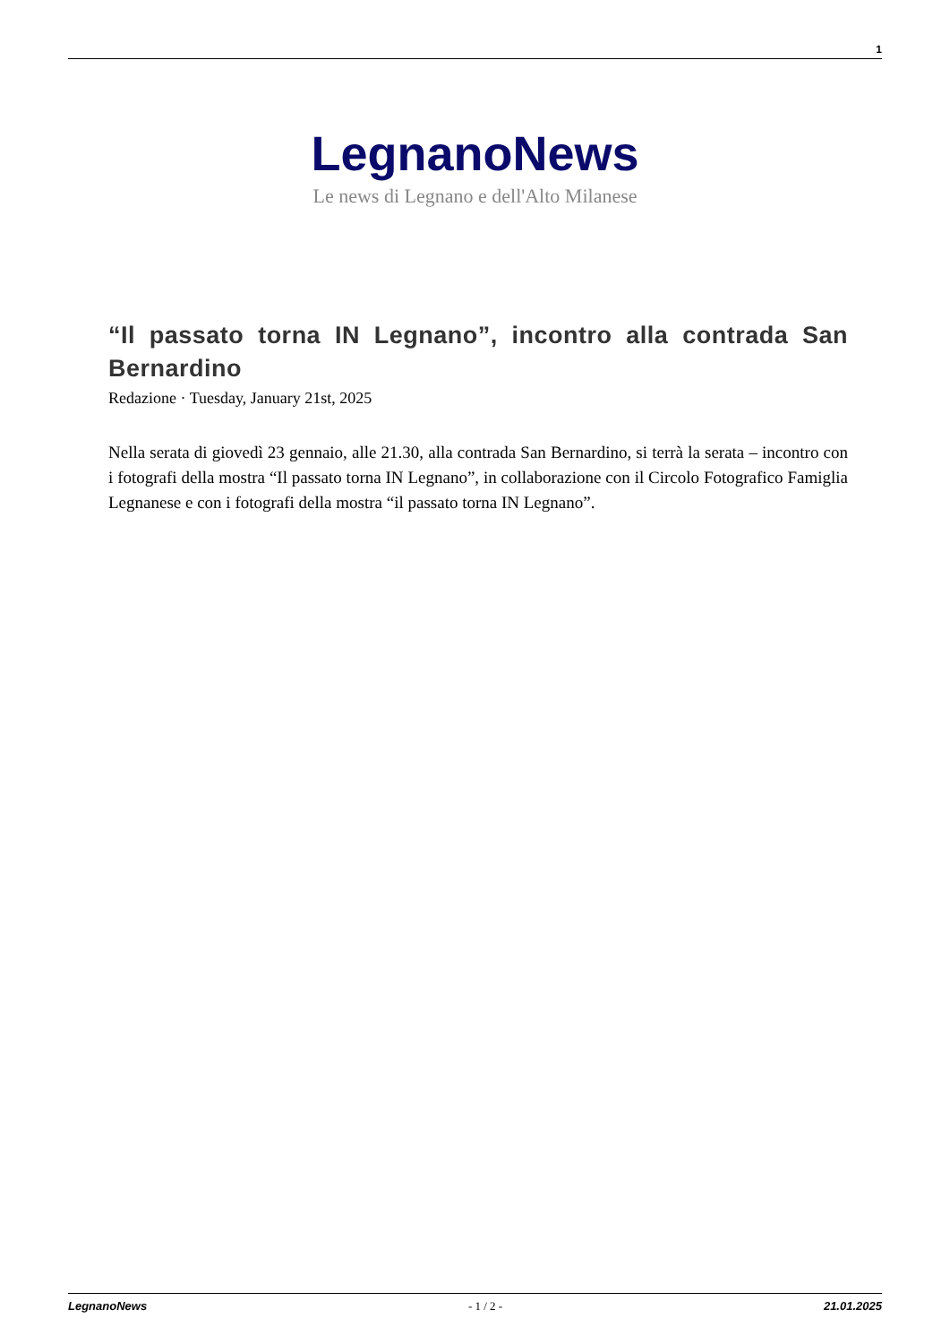1
LegnanoNews
Le news di Legnano e dell'Alto Milanese
“Il passato torna IN Legnano”, incontro alla contrada San Bernardino
Redazione · Tuesday, January 21st, 2025
Nella serata di giovedì 23 gennaio, alle 21.30, alla contrada San Bernardino, si terrà la serata – incontro con i fotografi della mostra “Il passato torna IN Legnano”, in collaborazione con il Circolo Fotografico Famiglia Legnanese e con i fotografi della mostra “il passato torna IN Legnano”.
LegnanoNews - 1 / 2 - 21.01.2025